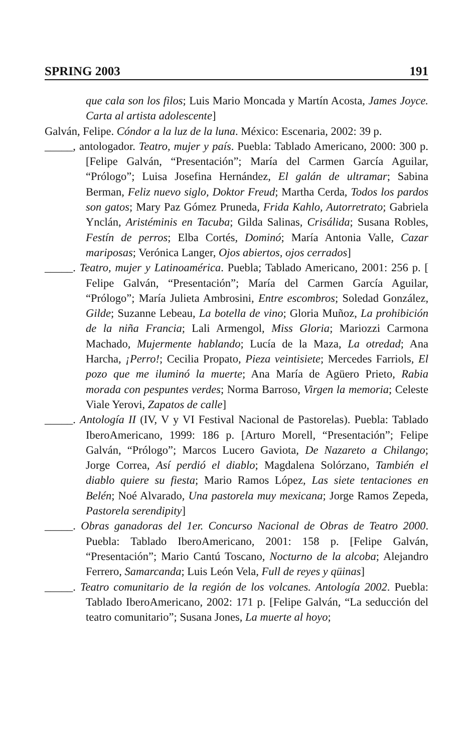SPRING 2003 191
que cala son los filos; Luis Mario Moncada y Martín Acosta, James Joyce. Carta al artista adolescente]
Galván, Felipe. Cóndor a la luz de la luna. México: Escenaria, 2002: 39 p.
_____, antologador. Teatro, mujer y país. Puebla: Tablado Americano, 2000: 300 p. [Felipe Galván, “Presentación”; María del Carmen García Aguilar, “Prólogo”; Luisa Josefina Hernández, El galán de ultramar; Sabina Berman, Feliz nuevo siglo, Doktor Freud; Martha Cerda, Todos los pardos son gatos; Mary Paz Gómez Pruneda, Frida Kahlo, Autorretrato; Gabriela Ynclán, Aristéminis en Tacuba; Gilda Salinas, Crisálida; Susana Robles, Festín de perros; Elba Cortés, Dominó; María Antonia Valle, Cazar mariposas; Verónica Langer, Ojos abiertos, ojos cerrados]
_____. Teatro, mujer y Latinoamérica. Puebla; Tablado Americano, 2001: 256 p. [ Felipe Galván, “Presentación”; María del Carmen García Aguilar, “Prólogo”; María Julieta Ambrosini, Entre escombros; Soledad González, Gilde; Suzanne Lebeau, La botella de vino; Gloria Muñoz, La prohibición de la niña Francia; Lali Armengol, Miss Gloria; Mariozzi Carmona Machado, Mujermente hablando; Lucía de la Maza, La otredad; Ana Harcha, ¡Perro!; Cecilia Propato, Pieza veintisiete; Mercedes Farriols, El pozo que me iluminó la muerte; Ana María de Agüero Prieto, Rabia morada con pespuntes verdes; Norma Barroso, Virgen la memoria; Celeste Viale Yerovi, Zapatos de calle]
_____. Antología II (IV, V y VI Festival Nacional de Pastorelas). Puebla: Tablado IberoAmericano, 1999: 186 p. [Arturo Morell, “Presentación”; Felipe Galván, “Prólogo”; Marcos Lucero Gaviota, De Nazareto a Chilango; Jorge Correa, Así perdió el diablo; Magdalena Solórzano, También el diablo quiere su fiesta; Mario Ramos López, Las siete tentaciones en Belén; Noé Alvarado, Una pastorela muy mexicana; Jorge Ramos Zepeda, Pastorela serendipity]
_____. Obras ganadoras del 1er. Concurso Nacional de Obras de Teatro 2000. Puebla: Tablado IberoAmericano, 2001: 158 p. [Felipe Galván, “Presentación”; Mario Cantú Toscano, Nocturno de la alcoba; Alejandro Ferrero, Samarcanda; Luis León Vela, Full de reyes y qüinas]
_____. Teatro comunitario de la región de los volcanes. Antología 2002. Puebla: Tablado IberoAmericano, 2002: 171 p. [Felipe Galván, “La seducción del teatro comunitario”; Susana Jones, La muerte al hoyo;